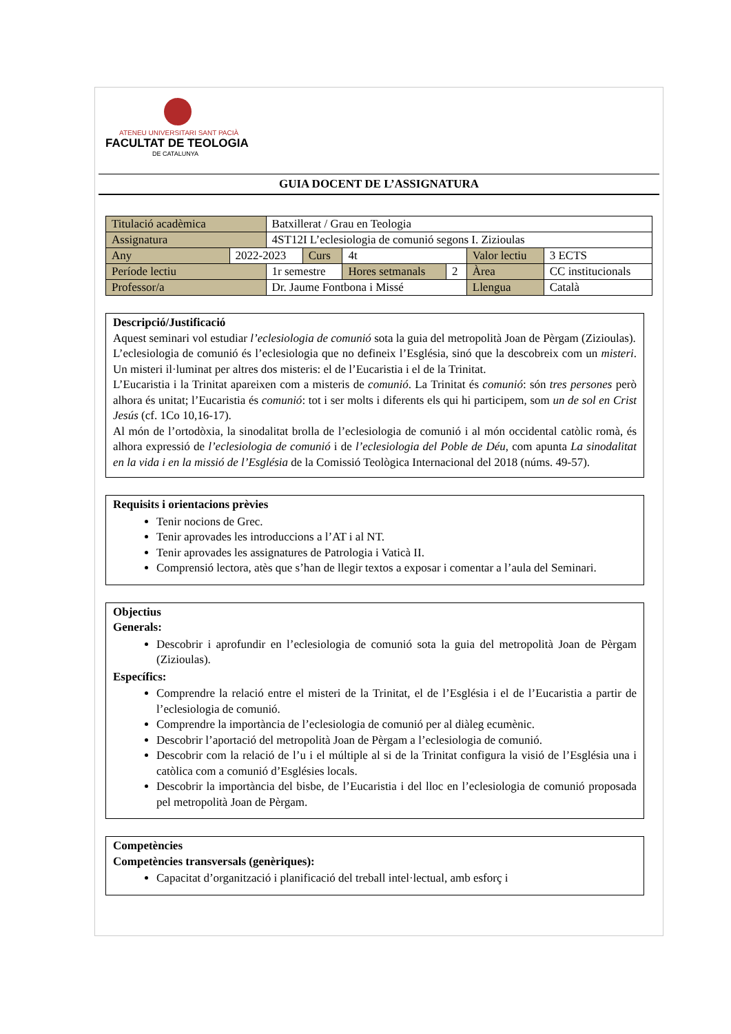ATENEU UNIVERSITARI SANT PACIÀ
FACULTAT DE TEOLOGIA
DE CATALUNYA
GUIA DOCENT DE L’ASSIGNATURA
| Titulació acadèmica | | Batxillerat / Grau en Teologia | | | | | | |
| Assignatura | | 4ST12I L’eclesiologia de comunió segons I. Zizioulas | | | | | | |
| Any | 2022-2023 | | Curs | 4t | | Valor lectiu | | 3 ECTS |
| Període lectiu | | 1r semestre | | Hores setmanals | 2 | Àrea | CC institucionals | |
| Professor/a | | Dr. Jaume Fontbona i Missé | | | | Llengua | Català | |
Descripció/Justificació
Aquest seminari vol estudiar l’eclesiologia de comunió sota la guia del metropolità Joan de Pèrgam (Zizioulas).
L’eclesiologia de comunió és l’eclesiologia que no defineix l’Església, sinó que la descobreix com un misteri. Un misteri il·luminat per altres dos misteris: el de l’Eucaristia i el de la Trinitat.
L’Eucaristia i la Trinitat apareixen com a misteris de comunió. La Trinitat és comunió: són tres persones però alhora és unitat; l’Eucaristia és comunió: tot i ser molts i diferents els qui hi participem, som un de sol en Crist Jesús (cf. 1Co 10,16-17).
Al món de l’ortodòxia, la sinodalitat brolla de l’eclesiologia de comunió i al món occidental catòlic romà, és alhora expressió de l’eclesiologia de comunió i de l’eclesiologia del Poble de Déu, com apunta La sinodalitat en la vida i en la missió de l’Església de la Comissió Teològica Internacional del 2018 (núms. 49-57).
Requisits i orientacions prèvies
Tenir nocions de Grec.
Tenir aprovades les introduccions a l’AT i al NT.
Tenir aprovades les assignatures de Patrologia i Vaticà II.
Comprensió lectora, atès que s’han de llegir textos a exposar i comentar a l’aula del Seminari.
Objectius
Generals:
Descobrir i aprofundir en l’eclesiologia de comunió sota la guia del metropolità Joan de Pèrgam (Zizioulas).
Específics:
Comprendre la relació entre el misteri de la Trinitat, el de l’Església i el de l’Eucaristia a partir de l’eclesiologia de comunió.
Comprendre la importància de l’eclesiologia de comunió per al diàleg ecumènic.
Descobrir l’aportació del metropolità Joan de Pèrgam a l’eclesiologia de comunió.
Descobrir com la relació de l’u i el múltiple al si de la Trinitat configura la visió de l’Església una i catòlica com a comunió d’Esglésies locals.
Descobrir la importància del bisbe, de l’Eucaristia i del lloc en l’eclesiologia de comunió proposada pel metropolità Joan de Pèrgam.
Competències
Competències transversals (genèriques):
Capacitat d’organització i planificació del treball intel·lectual, amb esforç i